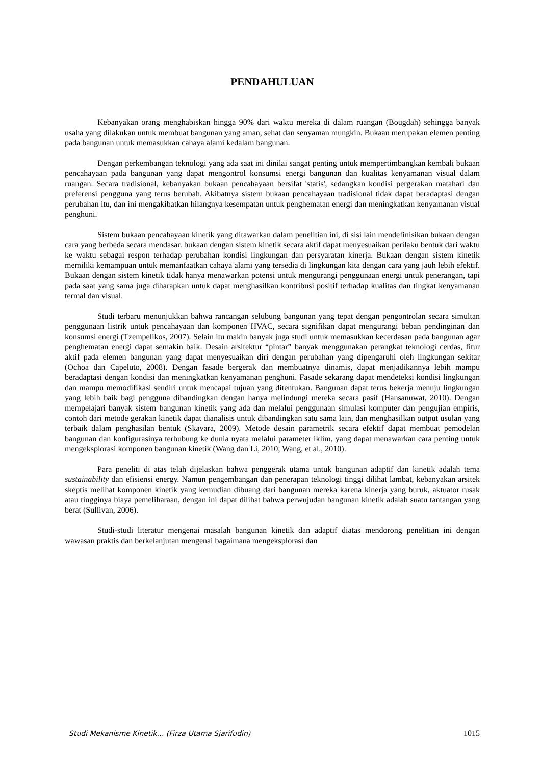PENDAHULUAN
Kebanyakan orang menghabiskan hingga 90% dari waktu mereka di dalam ruangan (Bougdah) sehingga banyak usaha yang dilakukan untuk membuat bangunan yang aman, sehat dan senyaman mungkin. Bukaan merupakan elemen penting pada bangunan untuk memasukkan cahaya alami kedalam bangunan.
Dengan perkembangan teknologi yang ada saat ini dinilai sangat penting untuk mempertimbangkan kembali bukaan pencahayaan pada bangunan yang dapat mengontrol konsumsi energi bangunan dan kualitas kenyamanan visual dalam ruangan. Secara tradisional, kebanyakan bukaan pencahayaan bersifat 'statis', sedangkan kondisi pergerakan matahari dan preferensi pengguna yang terus berubah. Akibatnya sistem bukaan pencahayaan tradisional tidak dapat beradaptasi dengan perubahan itu, dan ini mengakibatkan hilangnya kesempatan untuk penghematan energi dan meningkatkan kenyamanan visual penghuni.
Sistem bukaan pencahayaan kinetik yang ditawarkan dalam penelitian ini, di sisi lain mendefinisikan bukaan dengan cara yang berbeda secara mendasar. bukaan dengan sistem kinetik secara aktif dapat menyesuaikan perilaku bentuk dari waktu ke waktu sebagai respon terhadap perubahan kondisi lingkungan dan persyaratan kinerja. Bukaan dengan sistem kinetik memiliki kemampuan untuk memanfaatkan cahaya alami yang tersedia di lingkungan kita dengan cara yang jauh lebih efektif. Bukaan dengan sistem kinetik tidak hanya menawarkan potensi untuk mengurangi penggunaan energi untuk penerangan, tapi pada saat yang sama juga diharapkan untuk dapat menghasilkan kontribusi positif terhadap kualitas dan tingkat kenyamanan termal dan visual.
Studi terbaru menunjukkan bahwa rancangan selubung bangunan yang tepat dengan pengontrolan secara simultan penggunaan listrik untuk pencahayaan dan komponen HVAC, secara signifikan dapat mengurangi beban pendinginan dan konsumsi energi (Tzempelikos, 2007). Selain itu makin banyak juga studi untuk memasukkan kecerdasan pada bangunan agar penghematan energi dapat semakin baik. Desain arsitektur “pintar” banyak menggunakan perangkat teknologi cerdas, fitur aktif pada elemen bangunan yang dapat menyesuaikan diri dengan perubahan yang dipengaruhi oleh lingkungan sekitar (Ochoa dan Capeluto, 2008). Dengan fasade bergerak dan membuatnya dinamis, dapat menjadikannya lebih mampu beradaptasi dengan kondisi dan meningkatkan kenyamanan penghuni. Fasade sekarang dapat mendeteksi kondisi lingkungan dan mampu memodifikasi sendiri untuk mencapai tujuan yang ditentukan. Bangunan dapat terus bekerja menuju lingkungan yang lebih baik bagi pengguna dibandingkan dengan hanya melindungi mereka secara pasif (Hansanuwat, 2010). Dengan mempelajari banyak sistem bangunan kinetik yang ada dan melalui penggunaan simulasi komputer dan pengujian empiris, contoh dari metode gerakan kinetik dapat dianalisis untuk dibandingkan satu sama lain, dan menghasilkan output usulan yang terbaik dalam penghasilan bentuk (Skavara, 2009). Metode desain parametrik secara efektif dapat membuat pemodelan bangunan dan konfigurasinya terhubung ke dunia nyata melalui parameter iklim, yang dapat menawarkan cara penting untuk mengeksplorasi komponen bangunan kinetik (Wang dan Li, 2010; Wang, et al., 2010).
Para peneliti di atas telah dijelaskan bahwa penggerak utama untuk bangunan adaptif dan kinetik adalah tema sustainability dan efisiensi energy. Namun pengembangan dan penerapan teknologi tinggi dilihat lambat, kebanyakan arsitek skeptis melihat komponen kinetik yang kemudian dibuang dari bangunan mereka karena kinerja yang buruk, aktuator rusak atau tingginya biaya pemeliharaan, dengan ini dapat dilihat bahwa perwujudan bangunan kinetik adalah suatu tantangan yang berat (Sullivan, 2006).
Studi-studi literatur mengenai masalah bangunan kinetik dan adaptif diatas mendorong penelitian ini dengan wawasan praktis dan berkelanjutan mengenai bagaimana mengeksplorasi dan
Studi Mekanisme Kinetik… (Firza Utama Sjarifudin) 1015